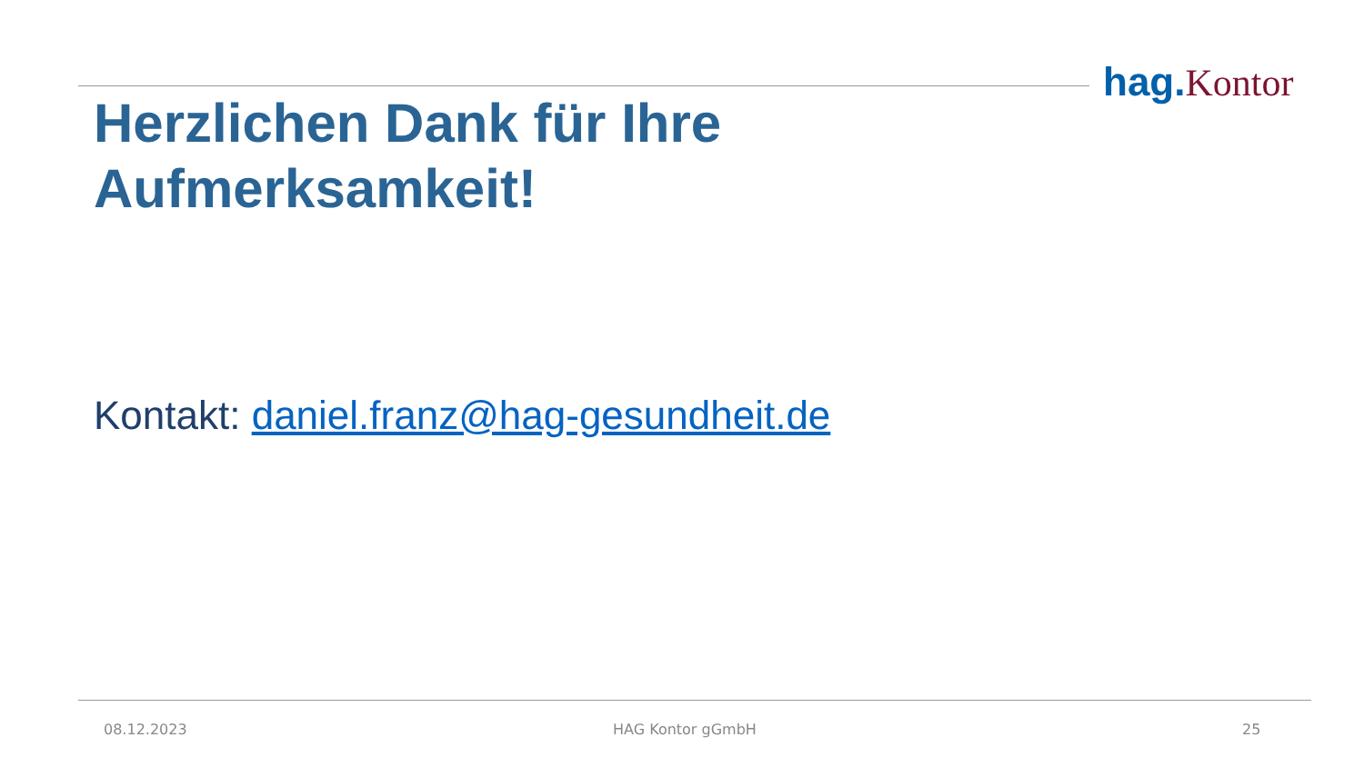hag. Kontor
Herzlichen Dank für Ihre
Aufmerksamkeit!
Kontakt: daniel.franz@hag-gesundheit.de
08.12.2023 HAG Kontor gGmbH 25